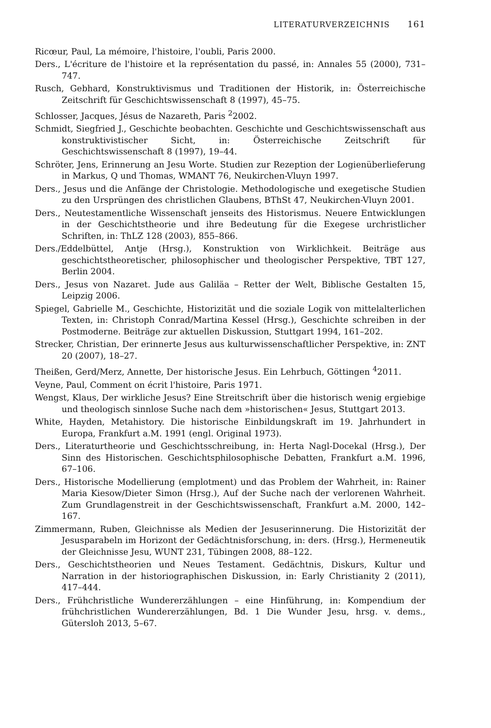LITERATURVERZEICHNIS 161
Ricœur, Paul, La mémoire, l'histoire, l'oubli, Paris 2000.
Ders., L'écriture de l'histoire et la représentation du passé, in: Annales 55 (2000), 731–747.
Rusch, Gebhard, Konstruktivismus und Traditionen der Historik, in: Österreichische Zeitschrift für Geschichtswissenschaft 8 (1997), 45–75.
Schlosser, Jacques, Jésus de Nazareth, Paris <sup>2</sup>2002.
Schmidt, Siegfried J., Geschichte beobachten. Geschichte und Geschichtswissenschaft aus konstruktivistischer Sicht, in: Österreichische Zeitschrift für Geschichtswissenschaft 8 (1997), 19–44.
Schröter, Jens, Erinnerung an Jesu Worte. Studien zur Rezeption der Logienüberlieferung in Markus, Q und Thomas, WMANT 76, Neukirchen-Vluyn 1997.
Ders., Jesus und die Anfänge der Christologie. Methodologische und exegetische Studien zu den Ursprüngen des christlichen Glaubens, BThSt 47, Neukirchen-Vluyn 2001.
Ders., Neutestamentliche Wissenschaft jenseits des Historismus. Neuere Entwicklungen in der Geschichtstheorie und ihre Bedeutung für die Exegese urchristlicher Schriften, in: ThLZ 128 (2003), 855–866.
Ders./Eddelbüttel, Antje (Hrsg.), Konstruktion von Wirklichkeit. Beiträge aus geschichtstheoretischer, philosophischer und theologischer Perspektive, TBT 127, Berlin 2004.
Ders., Jesus von Nazaret. Jude aus Galiläa – Retter der Welt, Biblische Gestalten 15, Leipzig 2006.
Spiegel, Gabrielle M., Geschichte, Historizität und die soziale Logik von mittelalterlichen Texten, in: Christoph Conrad/Martina Kessel (Hrsg.), Geschichte schreiben in der Postmoderne. Beiträge zur aktuellen Diskussion, Stuttgart 1994, 161–202.
Strecker, Christian, Der erinnerte Jesus aus kulturwissenschaftlicher Perspektive, in: ZNT 20 (2007), 18–27.
Theißen, Gerd/Merz, Annette, Der historische Jesus. Ein Lehrbuch, Göttingen <sup>4</sup>2011.
Veyne, Paul, Comment on écrit l'histoire, Paris 1971.
Wengst, Klaus, Der wirkliche Jesus? Eine Streitschrift über die historisch wenig ergiebige und theologisch sinnlose Suche nach dem »historischen« Jesus, Stuttgart 2013.
White, Hayden, Metahistory. Die historische Einbildungskraft im 19. Jahrhundert in Europa, Frankfurt a.M. 1991 (engl. Original 1973).
Ders., Literaturtheorie und Geschichtsschreibung, in: Herta Nagl-Docekal (Hrsg.), Der Sinn des Historischen. Geschichtsphilosophische Debatten, Frankfurt a.M. 1996, 67–106.
Ders., Historische Modellierung (emplotment) und das Problem der Wahrheit, in: Rainer Maria Kiesow/Dieter Simon (Hrsg.), Auf der Suche nach der verlorenen Wahrheit. Zum Grundlagenstreit in der Geschichtswissenschaft, Frankfurt a.M. 2000, 142–167.
Zimmermann, Ruben, Gleichnisse als Medien der Jesuserinnerung. Die Historizität der Jesusparabeln im Horizont der Gedächtnisforschung, in: ders. (Hrsg.), Hermeneutik der Gleichnisse Jesu, WUNT 231, Tübingen 2008, 88–122.
Ders., Geschichtstheorien und Neues Testament. Gedächtnis, Diskurs, Kultur und Narration in der historiographischen Diskussion, in: Early Christianity 2 (2011), 417–444.
Ders., Frühchristliche Wundererzählungen – eine Hinführung, in: Kompendium der frühchristlichen Wundererzählungen, Bd. 1 Die Wunder Jesu, hrsg. v. dems., Gütersloh 2013, 5–67.